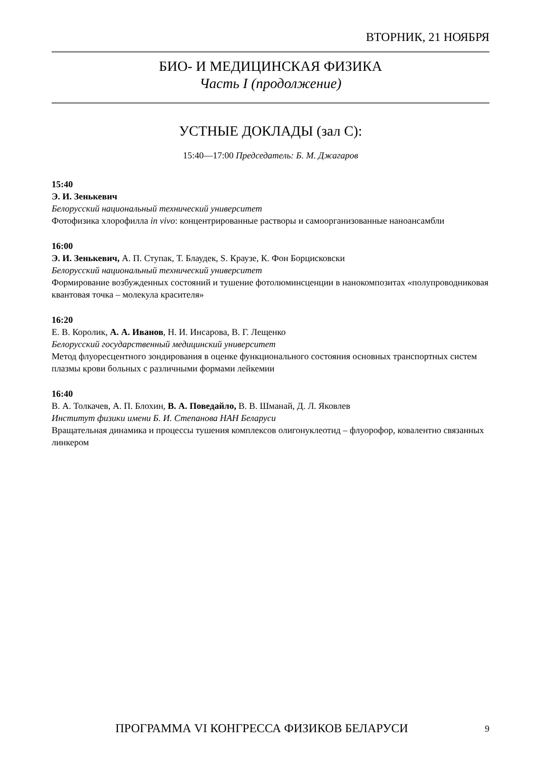ВТОРНИК, 21 НОЯБРЯ
БИО- И МЕДИЦИНСКАЯ ФИЗИКА
Часть I (продолжение)
УСТНЫЕ ДОКЛАДЫ (зал С):
15:40—17:00 Председатель: Б. М. Джагаров
15:40
Э. И. Зенькевич
Белорусский национальный технический университет
Фотофизика хлорофилла in vivo: концентрированные растворы и самоорганизованные наноансамбли
16:00
Э. И. Зенькевич, А. П. Ступак, Т. Блаудек, S. Краузе, К. Фон Борцисковски
Белорусский национальный технический университет
Формирование возбужденных состояний и тушение фотолюминсценции в нанокомпозитах «полупроводниковая квантовая точка – молекула красителя»
16:20
Е. В. Королик, А. А. Иванов, Н. И. Инсарова, В. Г. Лещенко
Белорусский государственный медицинский университет
Метод флуоресцентного зондирования в оценке функционального состояния основных транспортных систем плазмы крови больных с различными формами лейкемии
16:40
В. А. Толкачев, А. П. Блохин, В. А. Поведайло, В. В. Шманай, Д. Л. Яковлев
Институт физики имени Б. И. Степанова НАН Беларуси
Вращательная динамика и процессы тушения комплексов олигонуклеотид – флуорофор, ковалентно связанных линкером
ПРОГРАММА VI КОНГРЕССА ФИЗИКОВ БЕЛАРУСИ 9